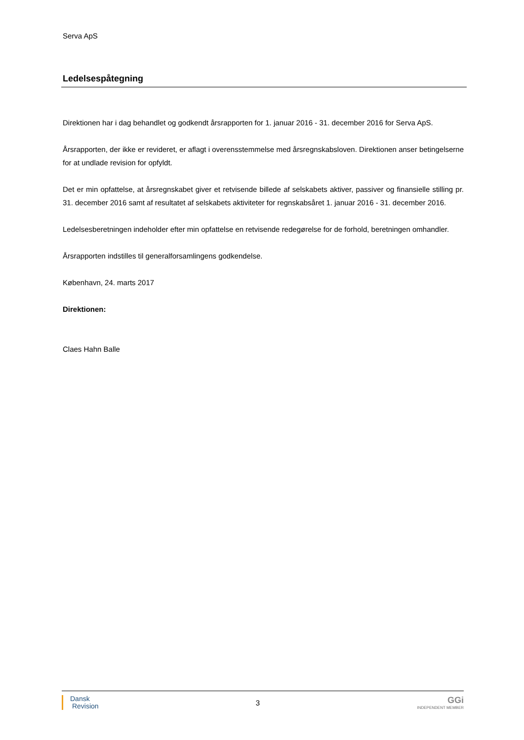Serva ApS
Ledelsespåtegning
Direktionen har i dag behandlet og godkendt årsrapporten for 1. januar 2016 - 31. december 2016 for Serva ApS.
Årsrapporten, der ikke er revideret, er aflagt i overensstemmelse med årsregnskabsloven. Direktionen anser betingelserne for at undlade revision for opfyldt.
Det er min opfattelse, at årsregnskabet giver et retvisende billede af selskabets aktiver, passiver og finansielle stilling pr. 31. december 2016 samt af resultatet af selskabets aktiviteter for regnskabsåret 1. januar 2016 - 31. december 2016.
Ledelsesberetningen indeholder efter min opfattelse en retvisende redegørelse for de forhold, beretningen omhandler.
Årsrapporten indstilles til generalforsamlingens godkendelse.
København, 24. marts 2017
Direktionen:
Claes Hahn Balle
Dansk
Revision
3
GGi
INDEPENDENT MEMBER